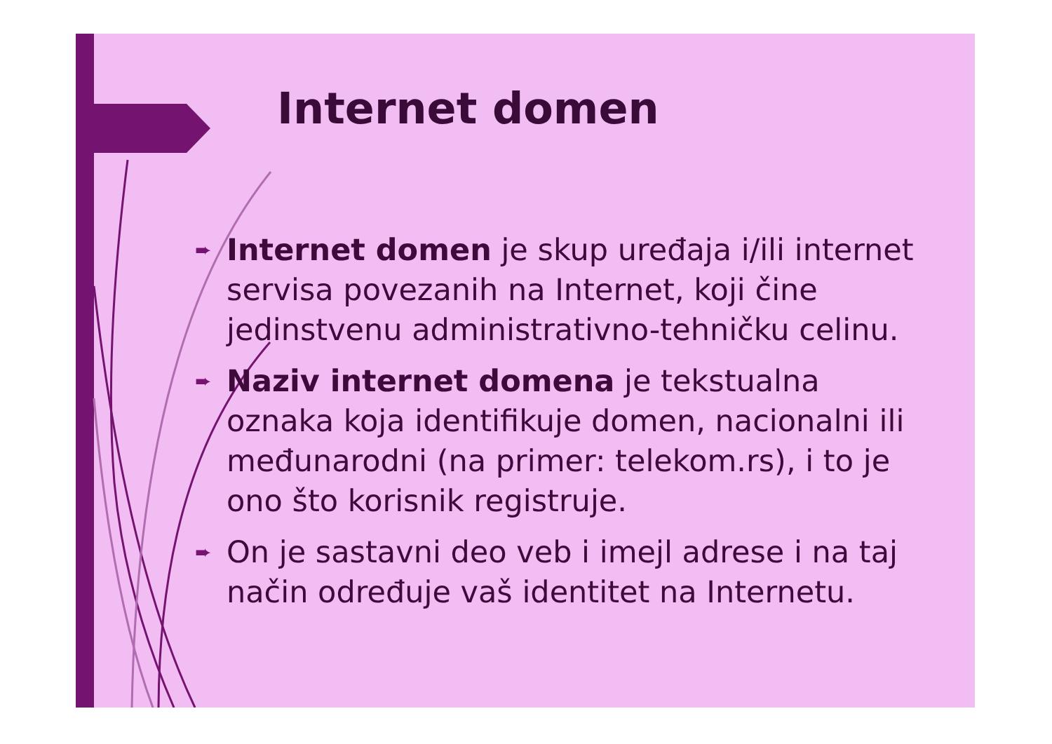Internet domen
➨ Internet domen je skup uređaja i/ili internet servisa povezanih na Internet, koji čine jedinstvenu administrativno-tehničku celinu.
➨ Naziv internet domena je tekstualna oznaka koja identifikuje domen, nacionalni ili međunarodni (na primer: telekom.rs), i to je ono što korisnik registruje.
➨ On je sastavni deo veb i imejl adrese i na taj način određuje vaš identitet na Internetu.